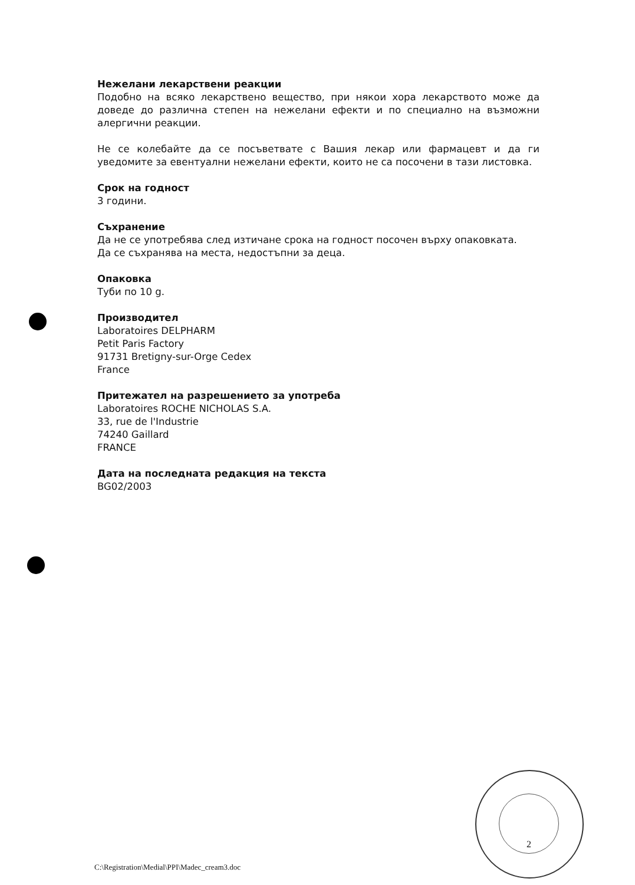Нежелани лекарствени реакции
Подобно на всяко лекарствено вещество, при някои хора лекарството може да доведе до различна степен на нежелани ефекти и по специално на възможни алергични реакции.
Не се колебайте да се посъветвате с Вашия лекар или фармацевт и да ги уведомите за евентуални нежелани ефекти, които не са посочени в тази листовка.
Срок на годност
3 години.
Съхранение
Да не се употребява след изтичане срока на годност посочен върху опаковката.
Да се съхранява на места, недостъпни за деца.
Опаковка
Туби по 10 g.
Производител
Laboratoires DELPHARM
Petit Paris Factory
91731 Bretigny-sur-Orge Cedex
France
Притежател на разрешението за употреба
Laboratoires ROCHE NICHOLAS S.A.
33, rue de l'Industrie
74240 Gaillard
FRANCE
Дата на последната редакция на текста
BG02/2003
2
C:\Registration\Medial\PPI\Madec_cream3.doc